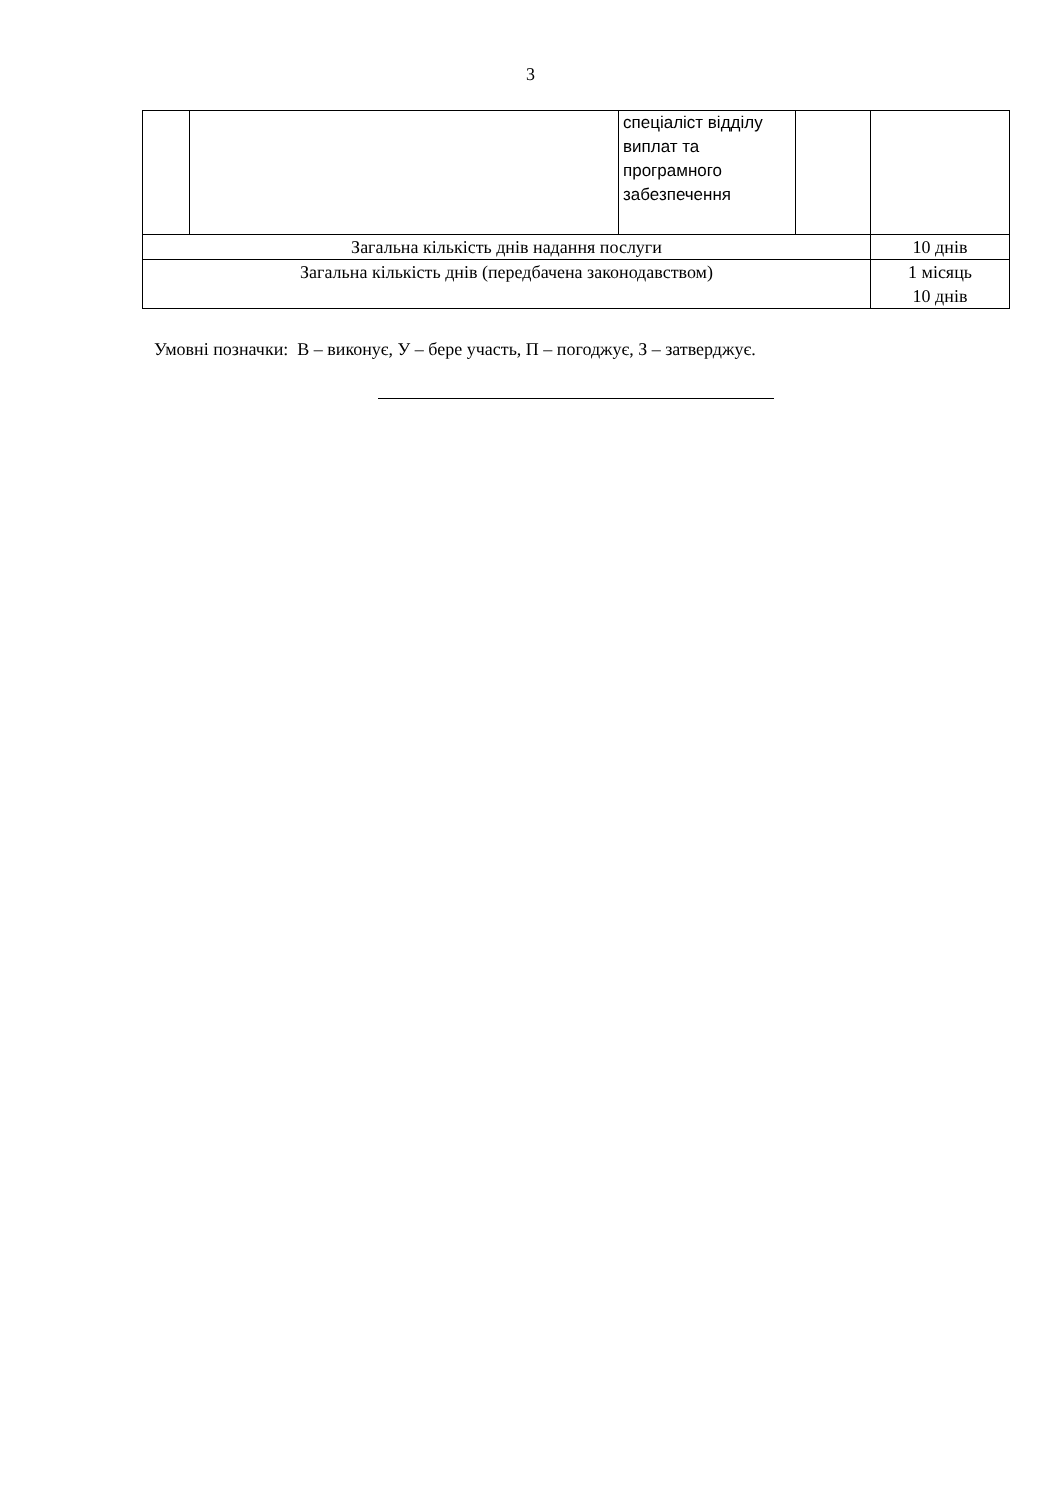3
| | | спеціаліст відділу виплат та програмного забезпечення | | |
| Загальна кількість днів надання послуги | | | | 10 днів |
| Загальна кількість днів (передбачена законодавством) | | | | 1 місяць 10 днів |
Умовні позначки: В – виконує, У – бере участь, П – погоджує, З – затверджує.